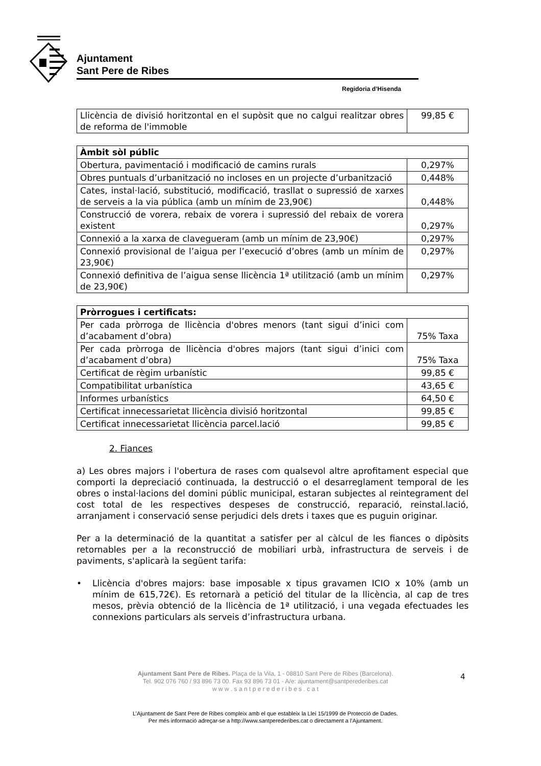Ajuntament
Sant Pere de Ribes
Regidoria d’Hisenda
| Llicència de divisió horitzontal en el supòsit que no calgui realitzar obres de reforma de l'immoble | 99,85 € |
| Àmbit sòl públic | |
| --- | --- |
| Obertura, pavimentació i modificació de camins rurals | 0,297% |
| Obres puntuals d’urbanització no incloses en un projecte d’urbanització | 0,448% |
| Cates, instal·lació, substitució, modificació, trasllat o supressió de xarxes de serveis a la via pública (amb un mínim de 23,90€) | 0,448% |
| Construcció de vorera, rebaix de vorera i supressió del rebaix de vorera existent | 0,297% |
| Connexió a la xarxa de clavegueram (amb un mínim de 23,90€) | 0,297% |
| Connexió provisional de l’aigua per l’execució d’obres (amb un mínim de 23,90€) | 0,297% |
| Connexió definitiva de l’aigua sense llicència 1ª utilització (amb un mínim de 23,90€) | 0,297% |
| Pròrrogues i certificats: | |
| --- | --- |
| Per cada pròrroga de llicència d'obres menors (tant sigui d’inici com d’acabament d’obra) | 75% Taxa |
| Per cada pròrroga de llicència d'obres majors (tant sigui d’inici com d’acabament d’obra) | 75% Taxa |
| Certificat de règim urbanístic | 99,85 € |
| Compatibilitat urbanística | 43,65 € |
| Informes urbanístics | 64,50 € |
| Certificat innecessarietat llicència divisió horitzontal | 99,85 € |
| Certificat innecessarietat llicència parcel.lació | 99,85 € |
2. Fiances
a) Les obres majors i l'obertura de rases com qualsevol altre aprofitament especial que comporti la depreciació continuada, la destrucció o el desarreglament temporal de les obres o instal·lacions del domini públic municipal, estaran subjectes al reintegrament del cost total de les respectives despeses de construcció, reparació, reinstal.lació, arranjament i conservació sense perjudici dels drets i taxes que es puguin originar.
Per a la determinació de la quantitat a satisfer per al càlcul de les fiances o dipòsits retornables per a la reconstrucció de mobiliari urbà, infrastructura de serveis i de paviments, s'aplicarà la següent tarifa:
• Llicència d'obres majors: base imposable x tipus gravamen ICIO x 10% (amb un mínim de 615,72€). Es retornarà a petició del titular de la llicència, al cap de tres mesos, prèvia obtenció de la llicència de 1ª utilització, i una vegada efectuades les connexions particulars als serveis d’infrastructura urbana.
Ajuntament Sant Pere de Ribes. Plaça de la Vila, 1 - 08810 Sant Pere de Ribes (Barcelona).
Tel. 902 076 760 / 93 896 73 00. Fax 93 896 73 01 - A/e: ajuntament@santperederibes.cat
w w w . s a n t p e r e d e r i b e s . c a t
4
L’Ajuntament de Sant Pere de Ribes compleix amb el que estableix la Llei 15/1999 de Protecció de Dades.
Per més informació adreçar-se a http://www.santperederibes.cat o directament a l’Ajuntament.